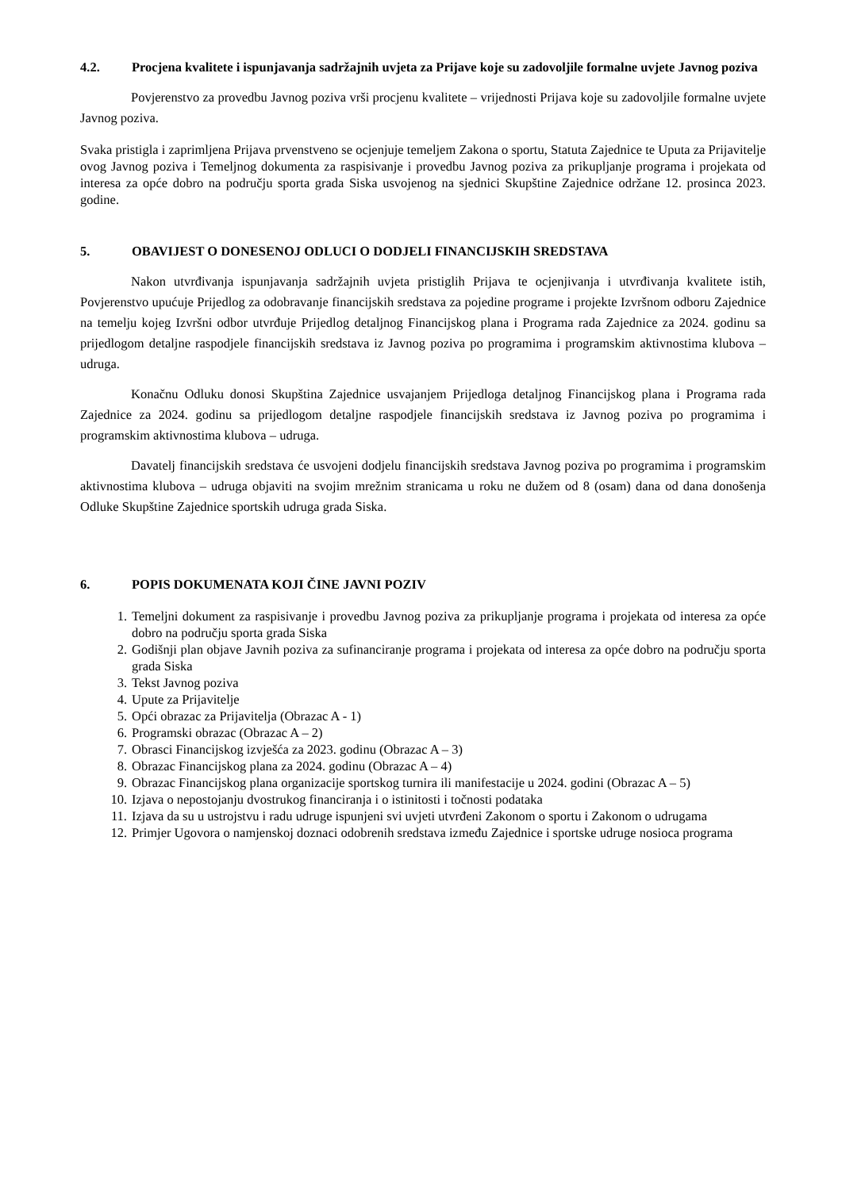4.2. Procjena kvalitete i ispunjavanja sadržajnih uvjeta za Prijave koje su zadovoljile formalne uvjete Javnog poziva
Povjerenstvo za provedbu Javnog poziva vrši procjenu kvalitete – vrijednosti Prijava koje su zadovoljile formalne uvjete Javnog poziva.
Svaka pristigla i zaprimljena Prijava prvenstveno se ocjenjuje temeljem Zakona o sportu, Statuta Zajednice te Uputa za Prijavitelje ovog Javnog poziva i Temeljnog dokumenta za raspisivanje i provedbu Javnog poziva za prikupljanje programa i projekata od interesa za opće dobro na području sporta grada Siska usvojenog na sjednici Skupštine Zajednice održane 12. prosinca 2023. godine.
5. OBAVIJEST O DONESENOJ ODLUCI O DODJELI FINANCIJSKIH SREDSTAVA
Nakon utvrđivanja ispunjavanja sadržajnih uvjeta pristiglih Prijava te ocjenjivanja i utvrđivanja kvalitete istih, Povjerenstvo upućuje Prijedlog za odobravanje financijskih sredstava za pojedine programe i projekte Izvršnom odboru Zajednice na temelju kojeg Izvršni odbor utvrđuje Prijedlog detaljnog Financijskog plana i Programa rada Zajednice za 2024. godinu sa prijedlogom detaljne raspodjele financijskih sredstava iz Javnog poziva po programima i programskim aktivnostima klubova – udruga.
Konačnu Odluku donosi Skupština Zajednice usvajanjem Prijedloga detaljnog Financijskog plana i Programa rada Zajednice za 2024. godinu sa prijedlogom detaljne raspodjele financijskih sredstava iz Javnog poziva po programima i programskim aktivnostima klubova – udruga.
Davatelj financijskih sredstava će usvojeni dodjelu financijskih sredstava Javnog poziva po programima i programskim aktivnostima klubova – udruga objaviti na svojim mrežnim stranicama u roku ne dužem od 8 (osam) dana od dana donošenja Odluke Skupštine Zajednice sportskih udruga grada Siska.
6. POPIS DOKUMENATA KOJI ČINE JAVNI POZIV
1. Temeljni dokument za raspisivanje i provedbu Javnog poziva za prikupljanje programa i projekata od interesa za opće dobro na području sporta grada Siska
2. Godišnji plan objave Javnih poziva za sufinanciranje programa i projekata od interesa za opće dobro na području sporta grada Siska
3. Tekst Javnog poziva
4. Upute za Prijavitelje
5. Opći obrazac za Prijavitelja (Obrazac A - 1)
6. Programski obrazac (Obrazac A – 2)
7. Obrasci Financijskog izvješća za 2023. godinu (Obrazac A – 3)
8. Obrazac Financijskog plana za 2024. godinu (Obrazac A – 4)
9. Obrazac Financijskog plana organizacije sportskog turnira ili manifestacije u 2024. godini (Obrazac A – 5)
10. Izjava o nepostojanju dvostrukog financiranja i o istinitosti i točnosti podataka
11. Izjava da su u ustrojstvu i radu udruge ispunjeni svi uvjeti utvrđeni Zakonom o sportu i Zakonom o udrugama
12. Primjer Ugovora o namjenskoj doznaci odobrenih sredstava između Zajednice i sportske udruge nosioca programa